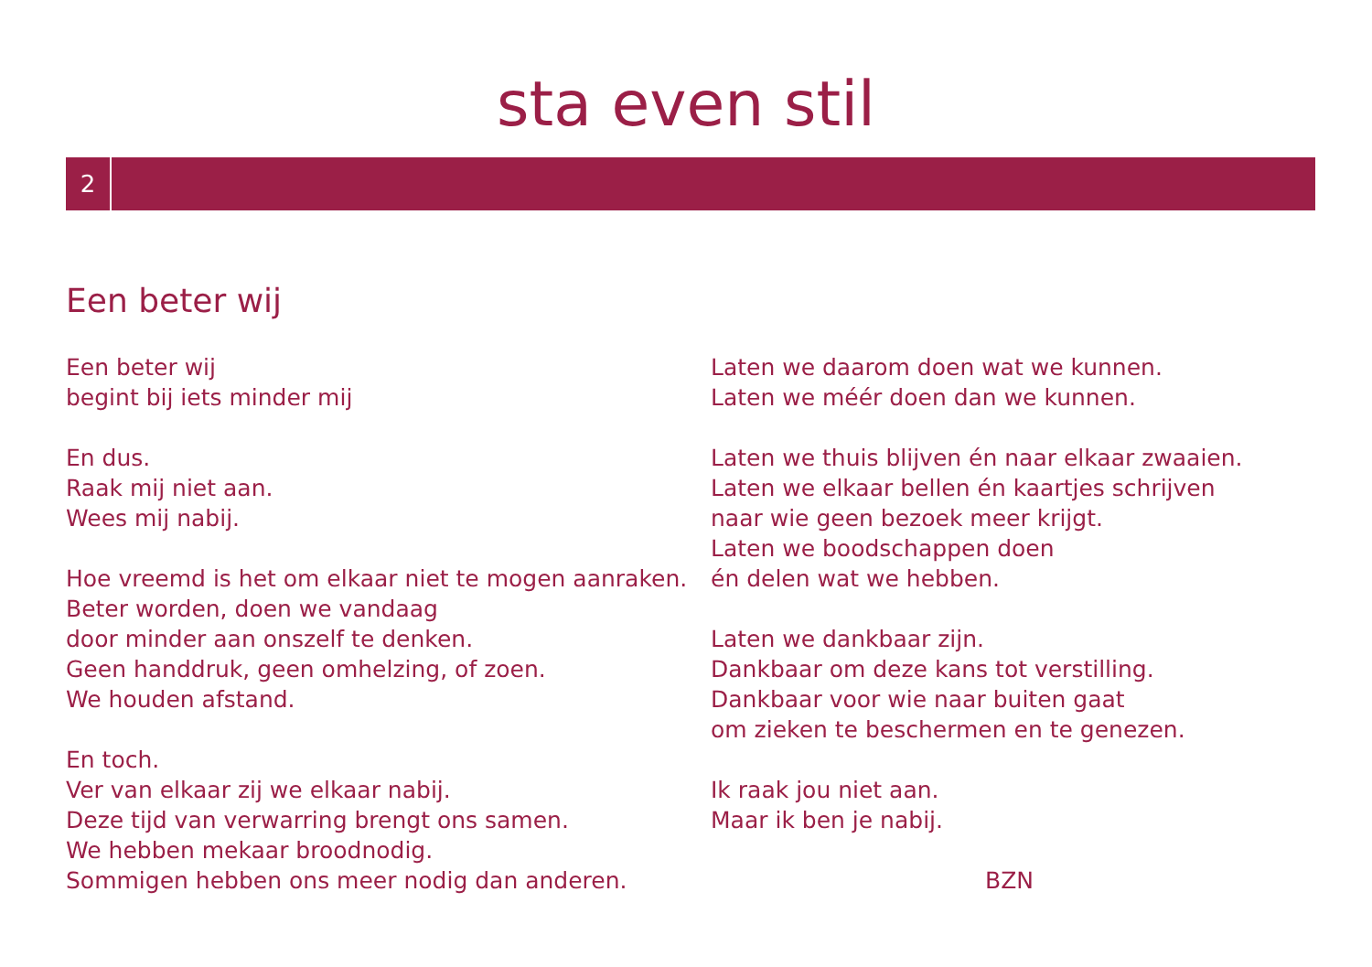sta even stil
2
Een beter wij
Een beter wij
begint bij iets minder mij
En dus.
Raak mij niet aan.
Wees mij nabij.
Hoe vreemd is het om elkaar niet te mogen aanraken.
Beter worden, doen we vandaag
door minder aan onszelf te denken.
Geen handdruk, geen omhelzing, of zoen.
We houden afstand.
En toch.
Ver van elkaar zij we elkaar nabij.
Deze tijd van verwarring brengt ons samen.
We hebben mekaar broodnodig.
Sommigen hebben ons meer nodig dan anderen.
Laten we daarom doen wat we kunnen.
Laten we méér doen dan we kunnen.
Laten we thuis blijven én naar elkaar zwaaien.
Laten we elkaar bellen én kaartjes schrijven
naar wie geen bezoek meer krijgt.
Laten we boodschappen doen
én delen wat we hebben.
Laten we dankbaar zijn.
Dankbaar om deze kans tot verstilling.
Dankbaar voor wie naar buiten gaat
om zieken te beschermen en te genezen.
Ik raak jou niet aan.
Maar ik ben je nabij.
BZN